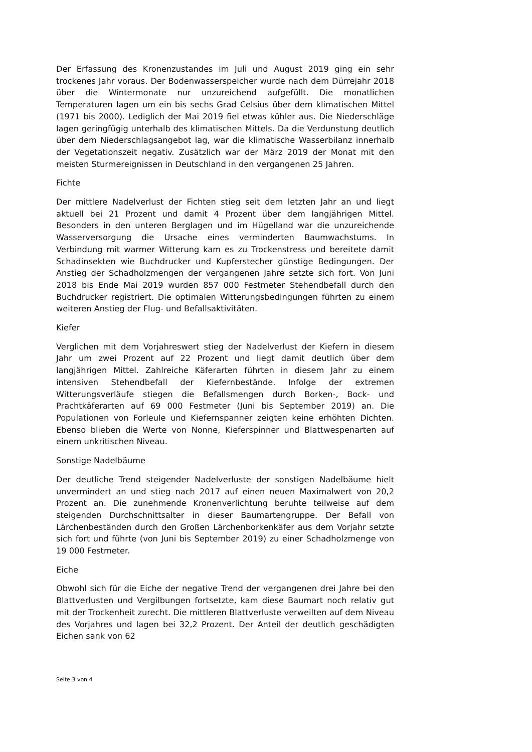Der Erfassung des Kronenzustandes im Juli und August 2019 ging ein sehr trockenes Jahr voraus. Der Bodenwasserspeicher wurde nach dem Dürrejahr 2018 über die Wintermonate nur unzureichend aufgefüllt. Die monatlichen Temperaturen lagen um ein bis sechs Grad Celsius über dem klimatischen Mittel (1971 bis 2000). Lediglich der Mai 2019 fiel etwas kühler aus. Die Niederschläge lagen geringfügig unterhalb des klimatischen Mittels. Da die Verdunstung deutlich über dem Niederschlagsangebot lag, war die klimatische Wasserbilanz innerhalb der Vegetationszeit negativ. Zusätzlich war der März 2019 der Monat mit den meisten Sturmereignissen in Deutschland in den vergangenen 25 Jahren.
Fichte
Der mittlere Nadelverlust der Fichten stieg seit dem letzten Jahr an und liegt aktuell bei 21 Prozent und damit 4 Prozent über dem langjährigen Mittel. Besonders in den unteren Berglagen und im Hügelland war die unzureichende Wasserversorgung die Ursache eines verminderten Baumwachstums. In Verbindung mit warmer Witterung kam es zu Trockenstress und bereitete damit Schadinsekten wie Buchdrucker und Kupferstecher günstige Bedingungen. Der Anstieg der Schadholzmengen der vergangenen Jahre setzte sich fort. Von Juni 2018 bis Ende Mai 2019 wurden 857 000 Festmeter Stehendbefall durch den Buchdrucker registriert. Die optimalen Witterungsbedingungen führten zu einem weiteren Anstieg der Flug- und Befallsaktivitäten.
Kiefer
Verglichen mit dem Vorjahreswert stieg der Nadelverlust der Kiefern in diesem Jahr um zwei Prozent auf 22 Prozent und liegt damit deutlich über dem langjährigen Mittel. Zahlreiche Käferarten führten in diesem Jahr zu einem intensiven Stehendbefall der Kiefernbestände. Infolge der extremen Witterungsverläufe stiegen die Befallsmengen durch Borken-, Bock- und Prachtkäferarten auf 69 000 Festmeter (Juni bis September 2019) an. Die Populationen von Forleule und Kiefernspanner zeigten keine erhöhten Dichten. Ebenso blieben die Werte von Nonne, Kieferspinner und Blattwespenarten auf einem unkritischen Niveau.
Sonstige Nadelbäume
Der deutliche Trend steigender Nadelverluste der sonstigen Nadelbäume hielt unvermindert an und stieg nach 2017 auf einen neuen Maximalwert von 20,2 Prozent an. Die zunehmende Kronenverlichtung beruhte teilweise auf dem steigenden Durchschnittsalter in dieser Baumartengruppe. Der Befall von Lärchenbeständen durch den Großen Lärchenborkenkäfer aus dem Vorjahr setzte sich fort und führte (von Juni bis September 2019) zu einer Schadholzmenge von 19 000 Festmeter.
Eiche
Obwohl sich für die Eiche der negative Trend der vergangenen drei Jahre bei den Blattverlusten und Vergilbungen fortsetzte, kam diese Baumart noch relativ gut mit der Trockenheit zurecht. Die mittleren Blattverluste verweilten auf dem Niveau des Vorjahres und lagen bei 32,2 Prozent. Der Anteil der deutlich geschädigten Eichen sank von 62
Seite 3 von 4